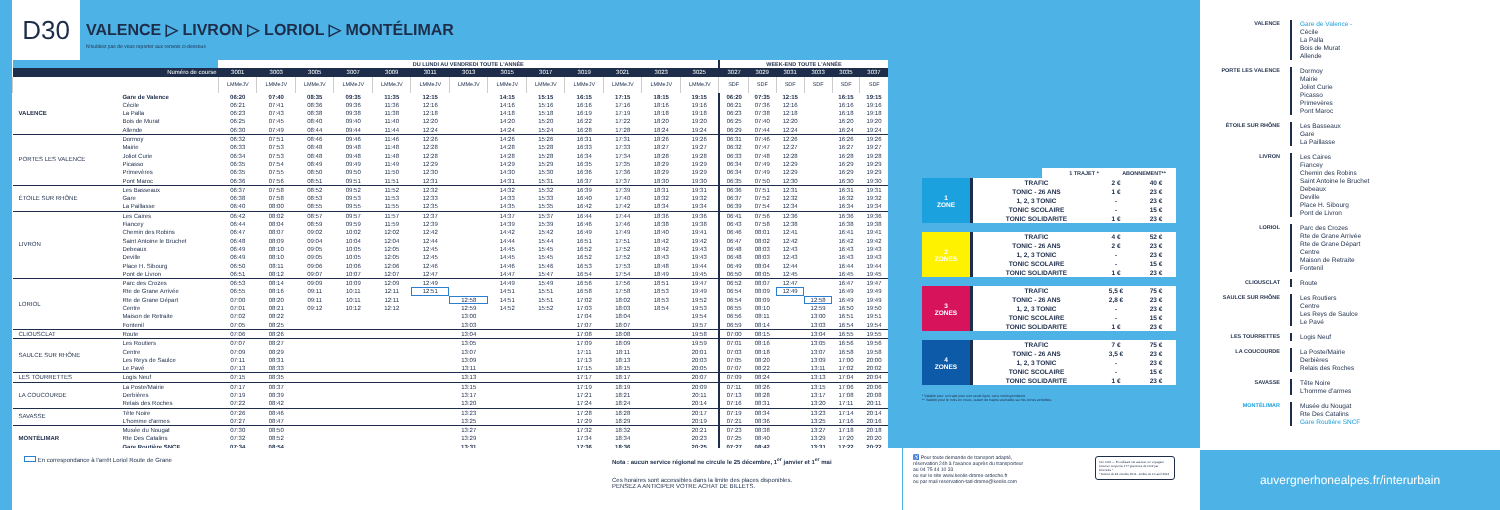D30
VALENCE ▷ LIVRON ▷ LORIOL ▷ MONTÉLIMAR
N'oubliez pas de vous reporter aux renvois ci-dessous
| | | DU LUNDI AU VENDREDI TOUTE L'ANNÉE | | | | | | | | | | | | | WEEK-END TOUTE L'ANNÉE | | | | | |
| --- | --- | --- | --- | --- | --- | --- | --- | --- | --- | --- | --- | --- | --- | --- | --- | --- | --- | --- | --- | --- |
| Numéro de course | | 3001 | 3003 | 3005 | 3007 | 3009 | 3011 | 3013 | 3015 | 3017 | 3019 | 3021 | 3023 | 3025 | 3027 | 3029 | 3031 | 3033 | 3035 | 3037 |
| | | LMMeJV | LMMeJV | LMMeJV | LMMeJV | LMMeJV | LMMeJV | LMMeJV | LMMeJV | LMMeJV | LMMeJV | LMMeJV | LMMeJV | LMMeJV | SDF | SDF | SDF | SDF | SDF | SDF |
| VALENCE | Gare de Valence | 06:20 | 07:40 | 08:35 | 09:35 | 11:35 | 12:15 | | 14:15 | 15:15 | 16:15 | 17:15 | 18:15 | 19:15 | 06:20 | 07:35 | 12:15 | | 16:15 | 19:15 |
| | Cécile | 06:21 | 07:41 | 08:36 | 09:36 | 11:36 | 12:16 | | 14:16 | 15:16 | 16:16 | 17:16 | 18:16 | 19:16 | 06:21 | 07:36 | 12:16 | | 16:16 | 19:16 |
| | La Palla | 06:23 | 07:43 | 08:38 | 09:38 | 11:38 | 12:18 | | 14:18 | 15:18 | 16:19 | 17:19 | 18:18 | 19:18 | 06:23 | 07:38 | 12:18 | | 16:18 | 19:18 |
| | Bois de Murat | 06:25 | 07:45 | 08:40 | 09:40 | 11:40 | 12:20 | | 14:20 | 15:20 | 16:22 | 17:22 | 18:20 | 19:20 | 06:25 | 07:40 | 12:20 | | 16:20 | 19:20 |
| | Allende | 06:30 | 07:49 | 08:44 | 09:44 | 11:44 | 12:24 | | 14:24 | 15:24 | 16:28 | 17:28 | 18:24 | 19:24 | 06:29 | 07:44 | 12:24 | | 16:24 | 19:24 |
| PORTES LES VALENCE | Dormoy | 06:32 | 07:51 | 08:46 | 09:46 | 11:46 | 12:26 | | 14:26 | 15:26 | 16:31 | 17:31 | 18:26 | 19:26 | 06:31 | 07:46 | 12:26 | | 16:26 | 19:26 |
| | Mairie | 06:33 | 07:53 | 08:48 | 09:48 | 11:48 | 12:28 | | 14:28 | 15:28 | 16:33 | 17:33 | 18:27 | 19:27 | 06:32 | 07:47 | 12:27 | | 16:27 | 19:27 |
| | Joliot Curie | 06:34 | 07:53 | 08:48 | 09:48 | 11:48 | 12:28 | | 14:28 | 15:28 | 16:34 | 17:34 | 18:28 | 19:28 | 06:33 | 07:48 | 12:28 | | 16:28 | 19:28 |
| | Picasso | 06:35 | 07:54 | 08:49 | 09:49 | 11:49 | 12:29 | | 14:29 | 15:29 | 16:35 | 17:35 | 18:29 | 19:29 | 06:34 | 07:49 | 12:29 | | 16:29 | 19:29 |
| | Primevères | 06:35 | 07:55 | 08:50 | 09:50 | 11:50 | 12:30 | | 14:30 | 15:30 | 16:36 | 17:36 | 18:29 | 19:29 | 06:34 | 07:49 | 12:29 | | 16:29 | 19:29 |
| | Pont Maroc | 06:36 | 07:56 | 08:51 | 09:51 | 11:51 | 12:31 | | 14:31 | 15:31 | 16:37 | 17:37 | 18:30 | 19:30 | 06:35 | 07:50 | 12:30 | | 16:30 | 19:30 |
| ÉTOILE SUR RHÔNE | Les Basseaux | 06:37 | 07:58 | 08:52 | 09:52 | 11:52 | 12:32 | | 14:32 | 15:32 | 16:39 | 17:39 | 18:31 | 19:31 | 06:36 | 07:51 | 12:31 | | 16:31 | 19:31 |
| | Gare | 06:38 | 07:58 | 08:53 | 09:53 | 11:53 | 12:33 | | 14:33 | 15:33 | 16:40 | 17:40 | 18:32 | 19:32 | 06:37 | 07:52 | 12:32 | | 16:32 | 19:32 |
| | La Paillasse | 06:40 | 08:00 | 08:55 | 09:55 | 11:55 | 12:35 | | 14:35 | 15:35 | 16:42 | 17:42 | 18:34 | 19:34 | 06:39 | 07:54 | 12:34 | | 16:34 | 19:34 |
| LIVRON | Les Caires | 06:42 | 08:02 | 08:57 | 09:57 | 11:57 | 12:37 | | 14:37 | 15:37 | 16:44 | 17:44 | 18:36 | 19:36 | 06:41 | 07:56 | 12:36 | | 16:36 | 19:36 |
| | Fiancey | 06:44 | 08:04 | 08:59 | 09:59 | 11:59 | 12:39 | | 14:39 | 15:39 | 16:46 | 17:46 | 18:38 | 19:38 | 06:43 | 07:58 | 12:38 | | 16:38 | 19:38 |
| | Chemin des Robins | 06:47 | 08:07 | 09:02 | 10:02 | 12:02 | 12:42 | | 14:42 | 15:42 | 16:49 | 17:49 | 18:40 | 19:41 | 06:46 | 08:01 | 12:41 | | 16:41 | 19:41 |
| | Saint Antoine le Bruchet | 06:48 | 08:09 | 09:04 | 10:04 | 12:04 | 12:44 | | 14:44 | 15:44 | 16:51 | 17:51 | 18:42 | 19:42 | 06:47 | 08:02 | 12:42 | | 16:42 | 19:42 |
| | Debeaux | 06:49 | 08:10 | 09:05 | 10:05 | 12:05 | 12:45 | | 14:45 | 15:45 | 16:52 | 17:52 | 18:42 | 19:43 | 06:48 | 08:03 | 12:43 | | 16:43 | 19:43 |
| | Deville | 06:49 | 08:10 | 09:05 | 10:05 | 12:05 | 12:45 | | 14:45 | 15:45 | 16:52 | 17:52 | 18:43 | 19:43 | 06:48 | 08:03 | 12:43 | | 16:43 | 19:43 |
| | Place H. Sibourg | 06:50 | 08:11 | 09:06 | 10:06 | 12:06 | 12:46 | | 14:46 | 15:46 | 16:53 | 17:53 | 18:48 | 19:44 | 06:49 | 08:04 | 12:44 | | 16:44 | 19:44 |
| | Pont de Livron | 06:51 | 08:12 | 09:07 | 10:07 | 12:07 | 12:47 | | 14:47 | 15:47 | 16:54 | 17:54 | 18:49 | 19:45 | 06:50 | 08:05 | 12:45 | | 16:45 | 19:45 |
| LORIOL | Parc des Crozes | 06:53 | 08:14 | 09:09 | 10:09 | 12:09 | 12:49 | | 14:49 | 15:49 | 16:56 | 17:56 | 18:51 | 19:47 | 06:52 | 08:07 | 12:47 | | 16:47 | 19:47 |
| | Rte de Grane Arrivée | 06:55 | 08:16 | 09:11 | 10:11 | 12:11 | 12:51 | | 14:51 | 15:51 | 16:58 | 17:58 | 18:53 | 19:49 | 06:54 | 08:09 | 12:49 | | 16:49 | 19:49 |
| | Rte de Grane Départ | 07:00 | 08:20 | 09:11 | 10:11 | 12:11 | | 12:58 | 14:51 | 15:51 | 17:02 | 18:02 | 18:53 | 19:52 | 06:54 | 08:09 | | 12:58 | 16:49 | 19:49 |
| | Centre | 07:01 | 08:21 | 09:12 | 10:12 | 12:12 | | 12:59 | 14:52 | 15:52 | 17:03 | 18:03 | 18:54 | 19:53 | 06:55 | 08:10 | | 12:59 | 16:50 | 19:50 |
| | Maison de Retraite | 07:02 | 08:22 | | | | | 13:00 | | | 17:04 | 18:04 | | 19:54 | 06:56 | 08:11 | | 13:00 | 16:51 | 19:51 |
| | Fontenil | 07:05 | 08:25 | | | | | 13:03 | | | 17:07 | 18:07 | | 19:57 | 06:59 | 08:14 | | 13:03 | 16:54 | 19:54 |
| CLIOUSCLAT | Route | 07:06 | 08:26 | | | | | 13:04 | | | 17:08 | 18:08 | | 19:58 | 07:00 | 08:15 | | 13:04 | 16:55 | 19:55 |
| SAULCE SUR RHÔNE | Les Routiers | 07:07 | 08:27 | | | | | 13:05 | | | 17:09 | 18:09 | | 19:59 | 07:01 | 08:16 | | 13:05 | 16:56 | 19:56 |
| | Centre | 07:09 | 08:29 | | | | | 13:07 | | | 17:11 | 18:11 | | 20:01 | 07:03 | 08:18 | | 13:07 | 16:58 | 19:58 |
| | Les Reys de Saulce | 07:11 | 08:31 | | | | | 13:09 | | | 17:13 | 18:13 | | 20:03 | 07:05 | 08:20 | | 13:09 | 17:00 | 20:00 |
| | Le Pavé | 07:13 | 08:33 | | | | | 13:11 | | | 17:15 | 18:15 | | 20:05 | 07:07 | 08:22 | | 13:11 | 17:02 | 20:02 |
| LES TOURRETTES | Logis Neuf | 07:15 | 08:35 | | | | | 13:13 | | | 17:17 | 18:17 | | 20:07 | 07:09 | 08:24 | | 13:13 | 17:04 | 20:04 |
| LA COUCOURDE | La Poste/Mairie | 07:17 | 08:37 | | | | | 13:15 | | | 17:19 | 18:19 | | 20:09 | 07:11 | 08:26 | | 13:15 | 17:06 | 20:06 |
| | Derbières | 07:19 | 08:39 | | | | | 13:17 | | | 17:21 | 18:21 | | 20:11 | 07:13 | 08:28 | | 13:17 | 17:08 | 20:08 |
| | Relais des Roches | 07:22 | 08:42 | | | | | 13:20 | | | 17:24 | 18:24 | | 20:14 | 07:16 | 08:31 | | 13:20 | 17:11 | 20:11 |
| SAVASSE | Tête Noire | 07:26 | 08:46 | | | | | 13:23 | | | 17:28 | 18:28 | | 20:17 | 07:19 | 08:34 | | 13:23 | 17:14 | 20:14 |
| | L'homme d'armes | 07:27 | 08:47 | | | | | 13:25 | | | 17:29 | 18:29 | | 20:19 | 07:21 | 08:36 | | 13:25 | 17:16 | 20:16 |
| MONTÉLIMAR | Musée du Nougat | 07:30 | 08:50 | | | | | 13:27 | | | 17:32 | 18:32 | | 20:21 | 07:23 | 08:38 | | 13:27 | 17:18 | 20:18 |
| | Rte Des Catalins | 07:32 | 08:52 | | | | | 13:29 | | | 17:34 | 18:34 | | 20:23 | 07:25 | 08:40 | | 13:29 | 17:20 | 20:20 |
| | Gare Routière SNCF | 07:34 | 08:54 | | | | | 13:31 | | | 17:36 | 18:36 | | 20:25 | 07:27 | 08:42 | | 13:31 | 17:22 | 20:22 |
1 TRAJET * ABONNEMENT**
1
ZONE
TRAFIC 2 € 40 €
TONIC - 26 ANS 1 € 23 €
1, 2, 3 TONIC - 23 €
TONIC SCOLAIRE - 15 €
TONIC SOLIDARITE 1 € 23 €
2
ZONES
TRAFIC 4 € 52 €
TONIC - 26 ANS 2 € 23 €
1, 2, 3 TONIC - 23 €
TONIC SCOLAIRE - 15 €
TONIC SOLIDARITE 1 € 23 €
3
ZONES
TRAFIC 5,5 € 75 €
TONIC - 26 ANS 2,8 € 23 €
1, 2, 3 TONIC - 23 €
TONIC SCOLAIRE - 15 €
TONIC SOLIDARITE 1 € 23 €
4
ZONES
TRAFIC 7 € 75 €
TONIC - 26 ANS 3,5 € 23 €
1, 2, 3 TONIC - 23 €
TONIC SCOLAIRE - 15 €
TONIC SOLIDARITE 1 € 23 €
* Valable pour un trajet pour une seule ligne, sans correspondance
** Valable pour le mois en cours, autant de trajets souhaités sur les zones achetées.
En correspondance à l'arrêt Loriol Route de Grane Nota : aucun service régional ne circule le 25 décembre, 1<sup>er</sup> janvier et 1<sup>er</sup> mai
Ces horaires sont accessibles dans la limite des places disponibles.
PENSEZ A ANTICIPER VOTRE ACHAT DE BILLETS.
♿ Pour toute demande de transport adapté,
réservation 24h à l'avance auprès du transporteur
au 04 75 44 10 33
ou sur le site www.keolis-drome-ardeche.fr
ou par mail reservation-tad-drome@keolis.com
Info CO2 — En utilisant cet autocar, un voyageur émet en moyenne 177 grammes de CO2 par kilomètre *.
* Décret du 24 octobre 2011 - Arrêté du 10 avril 2012
VALENCE
Gare de Valence -
Cécile
La Palla
Bois de Murat
Allende
PORTE LES VALENCE
Dormoy
Mairie
Joliot Curie
Picasso
Primevères
Pont Maroc
ÉTOILE SUR RHÔNE
Les Basseaux
Gare
La Paillasse
LIVRON
Les Caires
Fiancey
Chemin des Robins
Saint Antoine le Bruchet
Debeaux
Deville
Place H. Sibourg
Pont de Livron
LORIOL
Parc des Crozes
Rte de Grane Arrivée
Rte de Grane Départ
Centre
Maison de Retraite
Fontenil
CLIOUSCLAT
Route
SAULCE SUR RHÔNE
Les Routiers
Centre
Les Reys de Saulce
Le Pavé
LES TOURRETTES
Logis Neuf
LA COUCOURDE
La Poste/Mairie
Derbières
Relais des Roches
SAVASSE
Tête Noire
L'homme d'armes
MONTÉLIMAR
Musée du Nougat
Rte Des Catalins
Gare Routière SNCF
auvergnerhonealpes.fr/interurbain